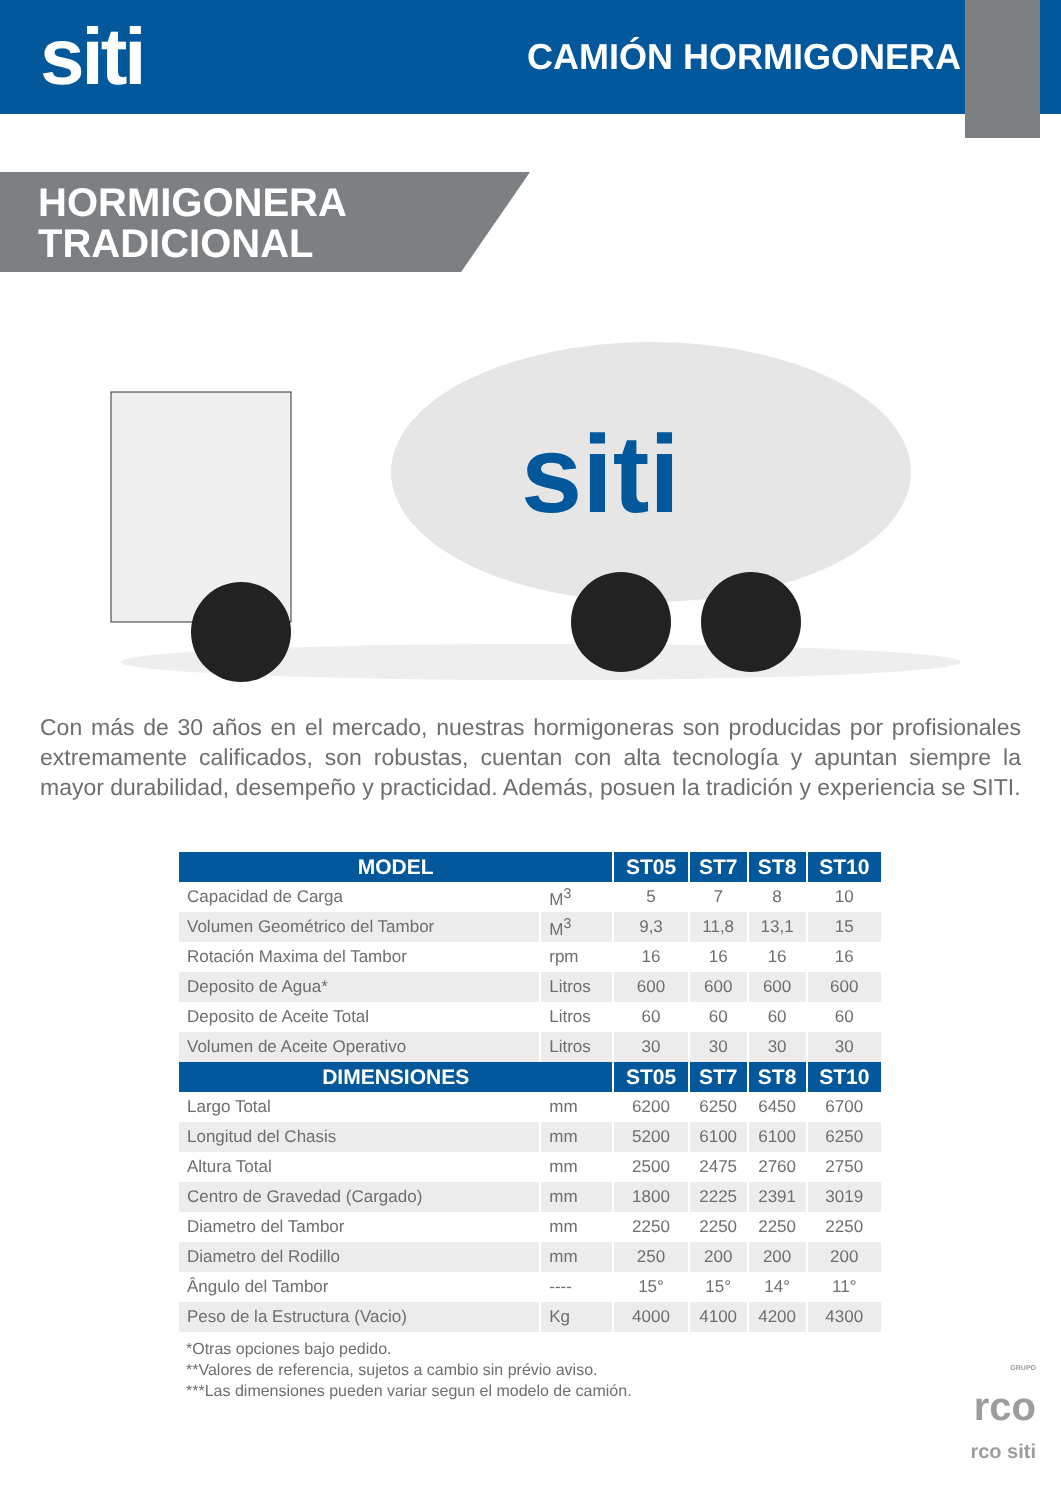siti
CAMIÓN HORMIGONERA
HORMIGONERA
TRADICIONAL
siti
Con más de 30 años en el mercado, nuestras hormigoneras son producidas por profisionales extremamente calificados, son robustas, cuentan con alta tecnología y apuntan siempre la mayor durabilidad, desempeño y practicidad. Además, posuen la tradición y experiencia se SITI.
| MODEL | | ST05 | ST7 | ST8 | ST10 |
| --- | --- | --- | --- | --- | --- |
| Capacidad de Carga | M<sup>3</sup> | 5 | 7 | 8 | 10 |
| Volumen Geométrico del Tambor | M<sup>3</sup> | 9,3 | 11,8 | 13,1 | 15 |
| Rotación Maxima del Tambor | rpm | 16 | 16 | 16 | 16 |
| Deposito de Agua* | Litros | 600 | 600 | 600 | 600 |
| Deposito de Aceite Total | Litros | 60 | 60 | 60 | 60 |
| Volumen de Aceite Operativo | Litros | 30 | 30 | 30 | 30 |
| DIMENSIONES | | ST05 | ST7 | ST8 | ST10 |
| Largo Total | mm | 6200 | 6250 | 6450 | 6700 |
| Longitud del Chasis | mm | 5200 | 6100 | 6100 | 6250 |
| Altura Total | mm | 2500 | 2475 | 2760 | 2750 |
| Centro de Gravedad (Cargado) | mm | 1800 | 2225 | 2391 | 3019 |
| Diametro del Tambor | mm | 2250 | 2250 | 2250 | 2250 |
| Diametro del Rodillo | mm | 250 | 200 | 200 | 200 |
| Ângulo del Tambor | ---- | 15° | 15° | 14° | 11° |
| Peso de la Estructura (Vacio) | Kg | 4000 | 4100 | 4200 | 4300 |
*Otras opciones bajo pedido.
**Valores de referencia, sujetos a cambio sin prévio aviso.
***Las dimensiones pueden variar segun el modelo de camión.
GRUPO
rco
rco siti